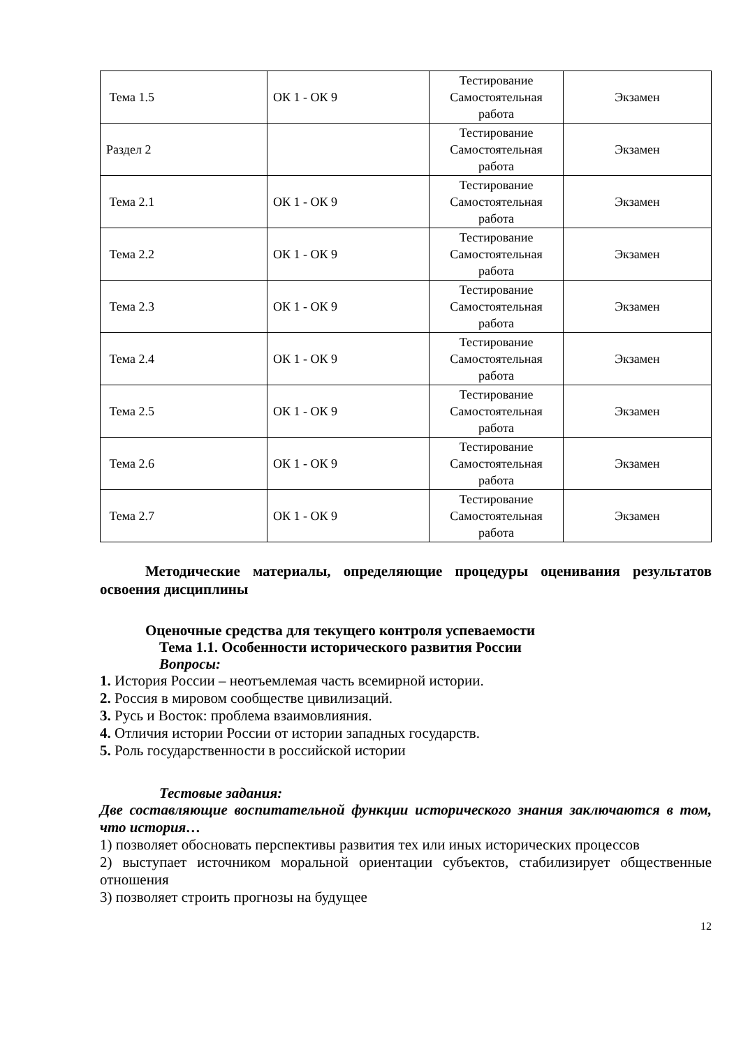| Тема 1.5 | ОК 1 - ОК 9 | Тестирование Самостоятельная работа | Экзамен |
| Раздел 2 | | Тестирование Самостоятельная работа | Экзамен |
| Тема 2.1 | ОК 1 - ОК 9 | Тестирование Самостоятельная работа | Экзамен |
| Тема 2.2 | ОК 1 - ОК 9 | Тестирование Самостоятельная работа | Экзамен |
| Тема 2.3 | ОК 1 - ОК 9 | Тестирование Самостоятельная работа | Экзамен |
| Тема 2.4 | ОК 1 - ОК 9 | Тестирование Самостоятельная работа | Экзамен |
| Тема 2.5 | ОК 1 - ОК 9 | Тестирование Самостоятельная работа | Экзамен |
| Тема 2.6 | ОК 1 - ОК 9 | Тестирование Самостоятельная работа | Экзамен |
| Тема 2.7 | ОК 1 - ОК 9 | Тестирование Самостоятельная работа | Экзамен |
Методические материалы, определяющие процедуры оценивания результатов освоения дисциплины
Оценочные средства для текущего контроля успеваемости
Тема 1.1. Особенности исторического развития России
Вопросы:
1. История России – неотъемлемая часть всемирной истории.
2. Россия в мировом сообществе цивилизаций.
3. Русь и Восток: проблема взаимовлияния.
4. Отличия истории России от истории западных государств.
5. Роль государственности в российской истории
Тестовые задания:
Две составляющие воспитательной функции исторического знания заключаются в том, что история…
1) позволяет обосновать перспективы развития тех или иных исторических процессов
2) выступает источником моральной ориентации субъектов, стабилизирует общественные отношения
3) позволяет строить прогнозы на будущее
12